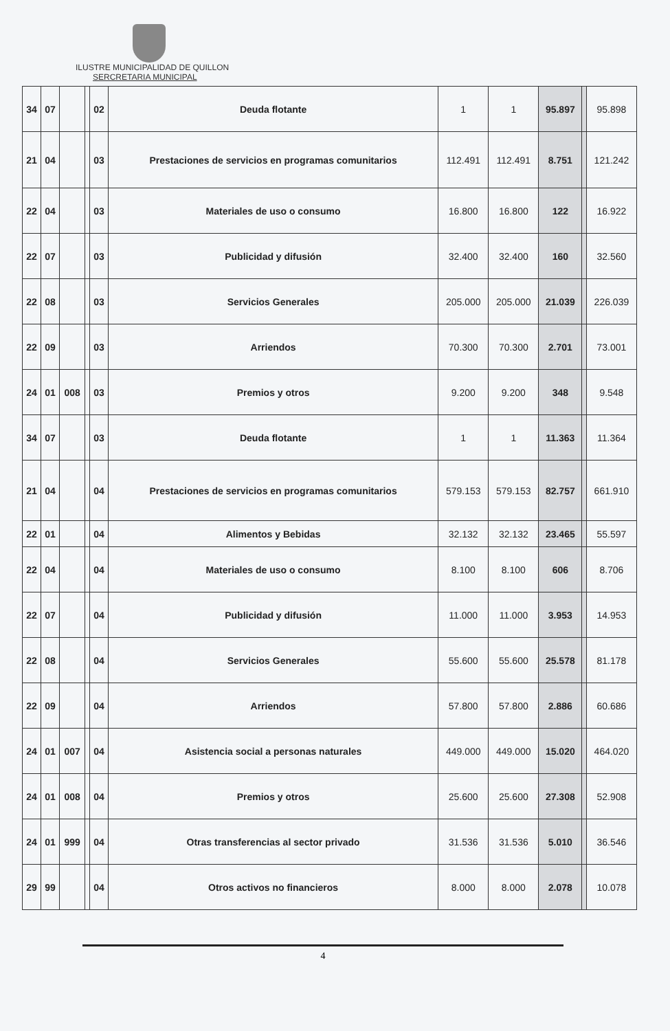ILUSTRE MUNICIPALIDAD DE QUILLON
SERCRETARIA MUNICIPAL
| 34 | 07 | | | 02 | Deuda flotante | 1 | 1 | 95.897 | | 95.898 |
| 21 | 04 | | | 03 | Prestaciones de servicios en programas comunitarios | 112.491 | 112.491 | 8.751 | | 121.242 |
| 22 | 04 | | | 03 | Materiales de uso o consumo | 16.800 | 16.800 | 122 | | 16.922 |
| 22 | 07 | | | 03 | Publicidad y difusión | 32.400 | 32.400 | 160 | | 32.560 |
| 22 | 08 | | | 03 | Servicios Generales | 205.000 | 205.000 | 21.039 | | 226.039 |
| 22 | 09 | | | 03 | Arriendos | 70.300 | 70.300 | 2.701 | | 73.001 |
| 24 | 01 | 008 | | 03 | Premios y otros | 9.200 | 9.200 | 348 | | 9.548 |
| 34 | 07 | | | 03 | Deuda flotante | 1 | 1 | 11.363 | | 11.364 |
| 21 | 04 | | | 04 | Prestaciones de servicios en programas comunitarios | 579.153 | 579.153 | 82.757 | | 661.910 |
| 22 | 01 | | | 04 | Alimentos y Bebidas | 32.132 | 32.132 | 23.465 | | 55.597 |
| 22 | 04 | | | 04 | Materiales de uso o consumo | 8.100 | 8.100 | 606 | | 8.706 |
| 22 | 07 | | | 04 | Publicidad y difusión | 11.000 | 11.000 | 3.953 | | 14.953 |
| 22 | 08 | | | 04 | Servicios Generales | 55.600 | 55.600 | 25.578 | | 81.178 |
| 22 | 09 | | | 04 | Arriendos | 57.800 | 57.800 | 2.886 | | 60.686 |
| 24 | 01 | 007 | | 04 | Asistencia social a personas naturales | 449.000 | 449.000 | 15.020 | | 464.020 |
| 24 | 01 | 008 | | 04 | Premios y otros | 25.600 | 25.600 | 27.308 | | 52.908 |
| 24 | 01 | 999 | | 04 | Otras transferencias al sector privado | 31.536 | 31.536 | 5.010 | | 36.546 |
| 29 | 99 | | | 04 | Otros activos no financieros | 8.000 | 8.000 | 2.078 | | 10.078 |
4